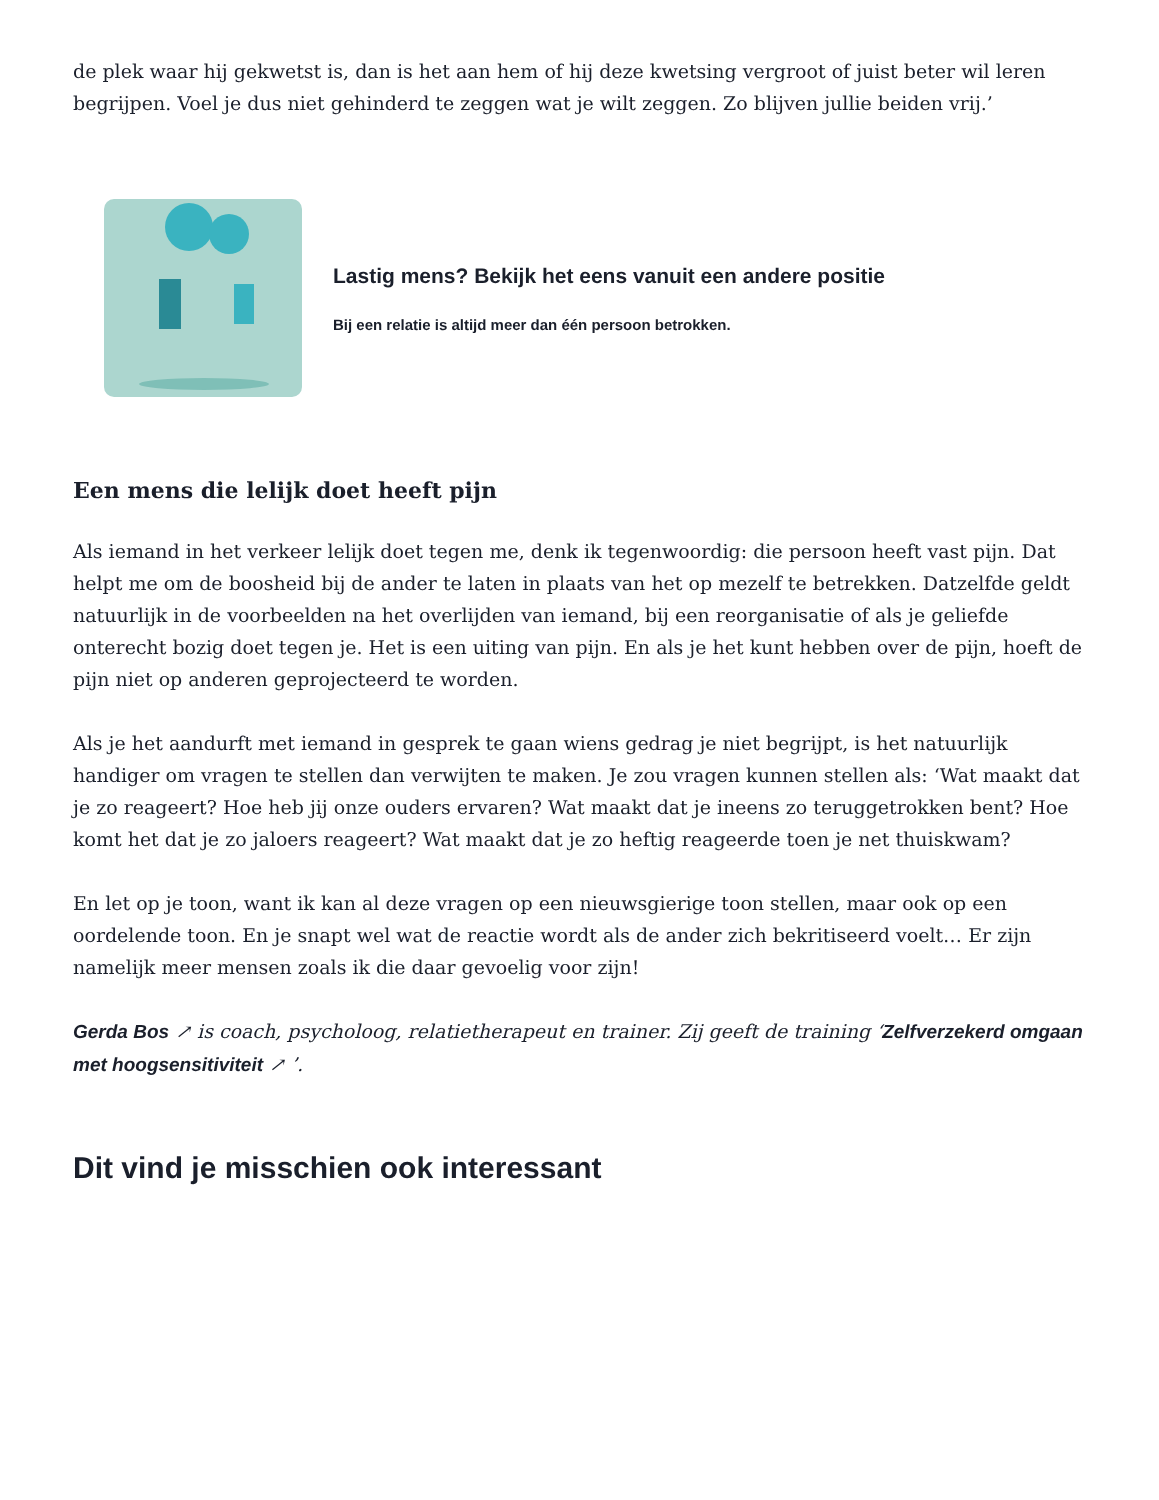de plek waar hij gekwetst is, dan is het aan hem of hij deze kwetsing vergroot of juist beter wil leren begrijpen. Voel je dus niet gehinderd te zeggen wat je wilt zeggen. Zo blijven jullie beiden vrij.’
Lastig mens? Bekijk het eens vanuit een andere positie
Bij een relatie is altijd meer dan één persoon betrokken.
Een mens die lelijk doet heeft pijn
Als iemand in het verkeer lelijk doet tegen me, denk ik tegenwoordig: die persoon heeft vast pijn. Dat helpt me om de boosheid bij de ander te laten in plaats van het op mezelf te betrekken. Datzelfde geldt natuurlijk in de voorbeelden na het overlijden van iemand, bij een reorganisatie of als je geliefde onterecht bozig doet tegen je. Het is een uiting van pijn. En als je het kunt hebben over de pijn, hoeft de pijn niet op anderen geprojecteerd te worden.
Als je het aandurft met iemand in gesprek te gaan wiens gedrag je niet begrijpt, is het natuurlijk handiger om vragen te stellen dan verwijten te maken. Je zou vragen kunnen stellen als: ‘Wat maakt dat je zo reageert? Hoe heb jij onze ouders ervaren? Wat maakt dat je ineens zo teruggetrokken bent? Hoe komt het dat je zo jaloers reageert? Wat maakt dat je zo heftig reageerde toen je net thuiskwam?
En let op je toon, want ik kan al deze vragen op een nieuwsgierige toon stellen, maar ook op een oordelende toon. En je snapt wel wat de reactie wordt als de ander zich bekritiseerd voelt… Er zijn namelijk meer mensen zoals ik die daar gevoelig voor zijn!
Gerda Bos ↗ is coach, psycholoog, relatietherapeut en trainer. Zij geeft de training ‘Zelfverzekerd omgaan met hoogsensitiviteit ↗ ’.
Dit vind je misschien ook interessant